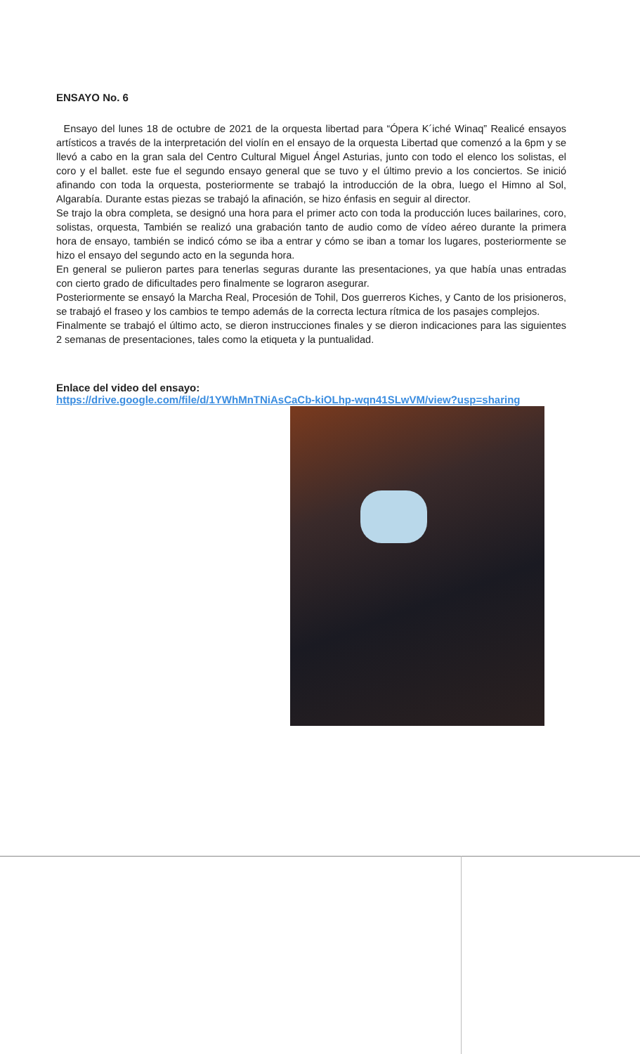ENSAYO No. 6
Ensayo del lunes 18 de octubre de 2021 de la orquesta libertad para “Ópera K´iché Winaq” Realicé ensayos artísticos a través de la interpretación del violín en el ensayo de la orquesta Libertad que comenzó a la 6pm y se llevó a cabo en la gran sala del Centro Cultural Miguel Ángel Asturias, junto con todo el elenco los solistas, el coro y el ballet. este fue el segundo ensayo general que se tuvo y el último previo a los conciertos. Se inició afinando con toda la orquesta, posteriormente se trabajó la introducción de la obra, luego el Himno al Sol, Algarabía. Durante estas piezas se trabajó la afinación, se hizo énfasis en seguir al director.
Se trajo la obra completa, se designó una hora para el primer acto con toda la producción luces bailarines, coro, solistas, orquesta, También se realizó una grabación tanto de audio como de vídeo aéreo durante la primera hora de ensayo, también se indicó cómo se iba a entrar y cómo se iban a tomar los lugares, posteriormente se hizo el ensayo del segundo acto en la segunda hora.
En general se pulieron partes para tenerlas seguras durante las presentaciones, ya que había unas entradas con cierto grado de dificultades pero finalmente se lograron asegurar.
Posteriormente se ensayó la Marcha Real, Procesión de Tohil, Dos guerreros Kiches, y Canto de los prisioneros, se trabajó el fraseo y los cambios te tempo además de la correcta lectura rítmica de los pasajes complejos.
Finalmente se trabajó el último acto, se dieron instrucciones finales y se dieron indicaciones para las siguientes 2 semanas de presentaciones, tales como la etiqueta y la puntualidad.
Enlace del video del ensayo:
https://drive.google.com/file/d/1YWhMnTNiAsCaCb-kiOLhp-wqn41SLwVM/view?usp=sharing